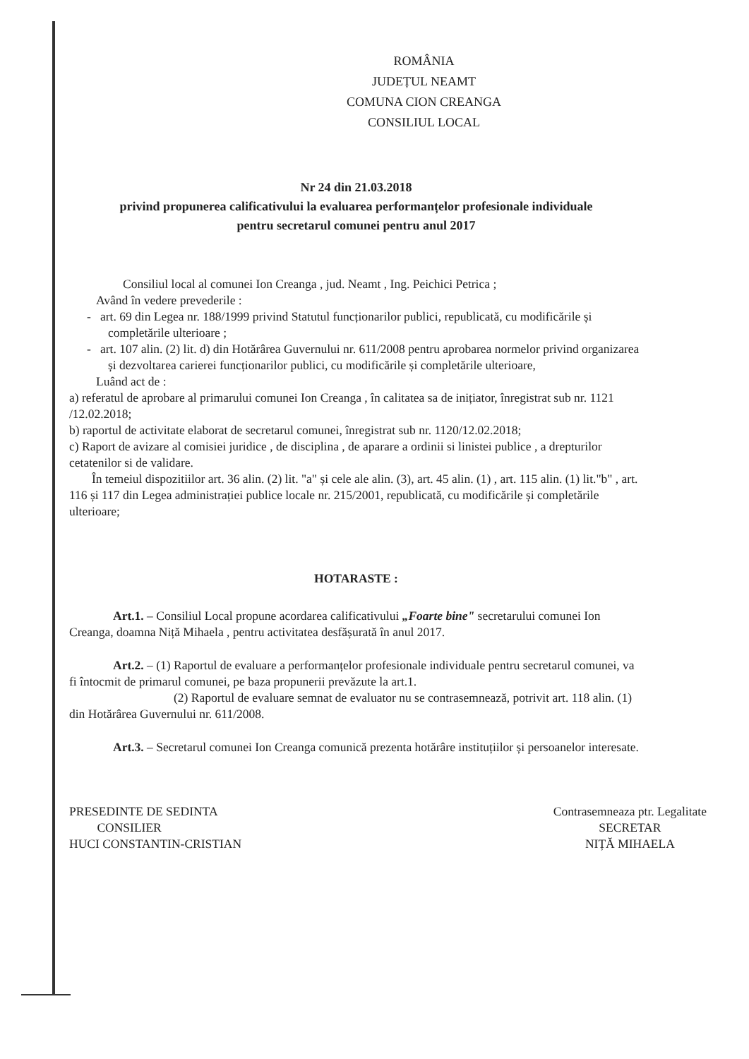ROMÂNIA
JUDEȚUL NEAMT
COMUNA CION CREANGA
CONSILIUL LOCAL
Nr 24 din 21.03.2018
privind propunerea calificativului la evaluarea performanțelor profesionale individuale
pentru secretarul comunei pentru anul 2017
Consiliul local al comunei Ion Creanga , jud. Neamt , Ing. Peichici Petrica ;
Având în vedere prevederile :
- art. 69 din Legea nr. 188/1999 privind Statutul funcționarilor publici, republicată, cu modificările și completările ulterioare ;
- art. 107 alin. (2) lit. d) din Hotărârea Guvernului nr. 611/2008 pentru aprobarea normelor privind organizarea și dezvoltarea carierei funcționarilor publici, cu modificările și completările ulterioare,
Luând act de :
a) referatul de aprobare al primarului comunei Ion Creanga , în calitatea sa de inițiator, înregistrat sub nr. 1121 /12.02.2018;
b) raportul de activitate elaborat de secretarul comunei, înregistrat sub nr. 1120/12.02.2018;
c) Raport de avizare al comisiei juridice , de disciplina , de aparare a ordinii si linistei publice , a drepturilor cetatenilor si de validare.
În temeiul dispozitiilor art. 36 alin. (2) lit. "a" și cele ale alin. (3), art. 45 alin. (1) , art. 115 alin. (1) lit."b" , art. 116 și 117 din Legea administrației publice locale nr. 215/2001, republicată, cu modificările și completările ulterioare;
HOTARASTE :
Art.1. – Consiliul Local propune acordarea calificativului „Foarte bine" secretarului comunei Ion Creanga, doamna Niță Mihaela , pentru activitatea desfășurată în anul 2017.
Art.2. – (1) Raportul de evaluare a performanțelor profesionale individuale pentru secretarul comunei, va fi întocmit de primarul comunei, pe baza propunerii prevăzute la art.1.
(2) Raportul de evaluare semnat de evaluator nu se contrasemnează, potrivit art. 118 alin. (1) din Hotărârea Guvernului nr. 611/2008.
Art.3. – Secretarul comunei Ion Creanga comunică prezenta hotărâre instituțiilor și persoanelor interesate.
PRESEDINTE DE SEDINTA
CONSILIER
HUCI CONSTANTIN-CRISTIAN
Contrasemneaza ptr. Legalitate
SECRETAR
NIȚĂ MIHAELA